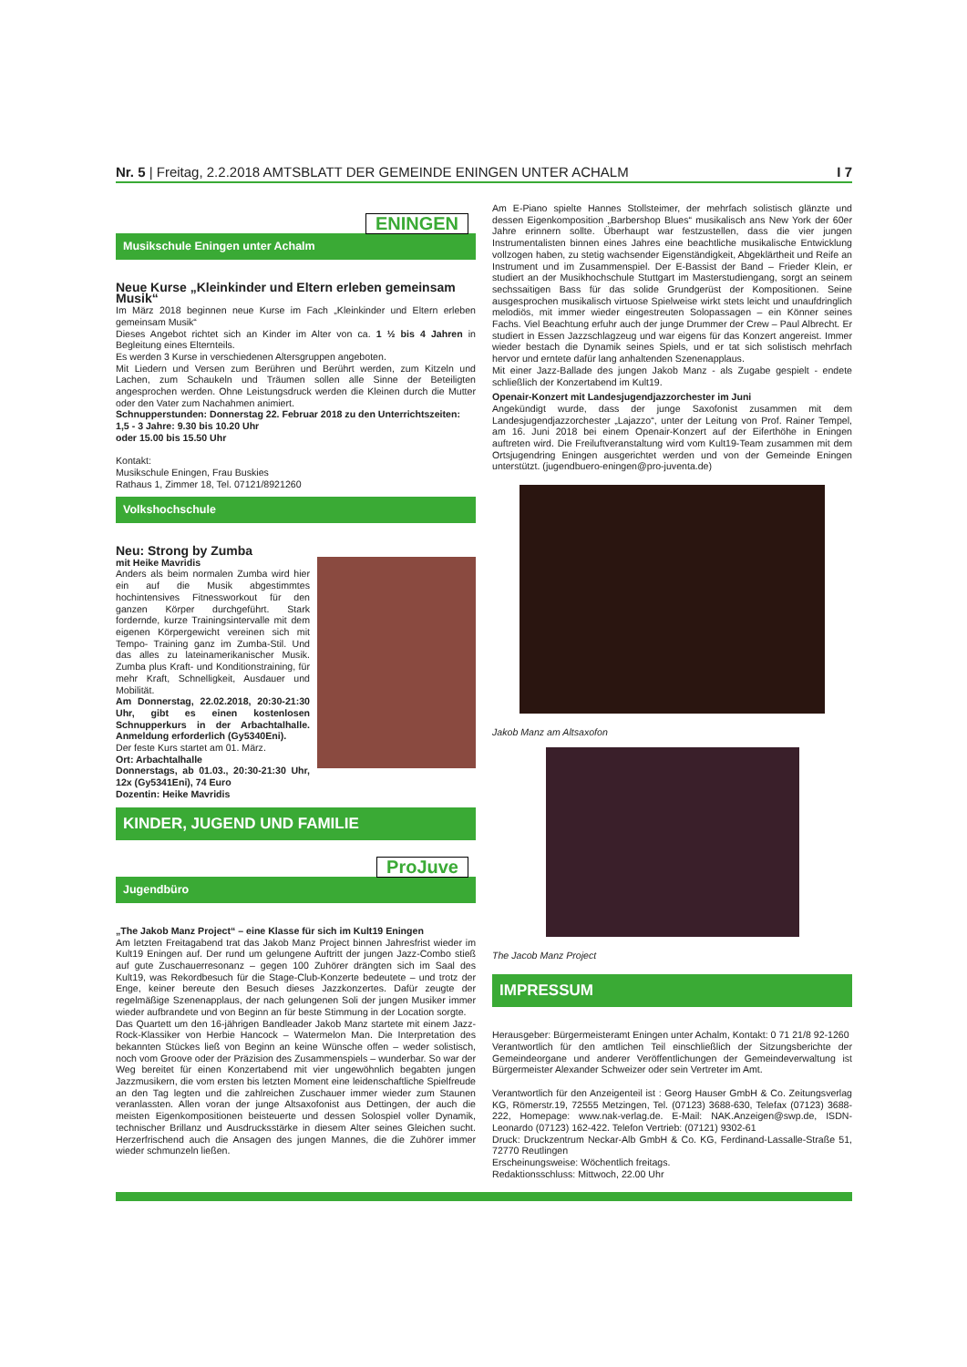Nr. 5 | Freitag, 2.2.2018 AMTSBLATT DER GEMEINDE ENINGEN UNTER ACHALM I 7
Musikschule Eningen unter Achalm ENINGEN
Neue Kurse „Kleinkinder und Eltern erleben gemeinsam Musik“
Im März 2018 beginnen neue Kurse im Fach „Kleinkinder und Eltern erleben gemeinsam Musik“
Dieses Angebot richtet sich an Kinder im Alter von ca. 1 ½ bis 4 Jahren in Begleitung eines Elternteils.
Es werden 3 Kurse in verschiedenen Altersgruppen angeboten.
Mit Liedern und Versen zum Berühren und Berührt werden, zum Kitzeln und Lachen, zum Schaukeln und Träumen sollen alle Sinne der Beteiligten angesprochen werden. Ohne Leistungsdruck werden die Kleinen durch die Mutter oder den Vater zum Nachahmen animiert.
Schnupperstunden: Donnerstag 22. Februar 2018 zu den Unterrichtszeiten:
1,5 - 3 Jahre: 9.30 bis 10.20 Uhr
oder 15.00 bis 15.50 Uhr
Kontakt:
Musikschule Eningen, Frau Buskies
Rathaus 1, Zimmer 18, Tel. 07121/8921260
Volkshochschule
Neu: Strong by Zumba
mit Heike Mavridis
Anders als beim normalen Zumba wird hier ein auf die Musik abgestimmtes hochintensives Fitnessworkout für den ganzen Körper durchgeführt. Stark fordernde, kurze Trainingsintervalle mit dem eigenen Körpergewicht vereinen sich mit Tempo- Training ganz im Zumba-Stil. Und das alles zu lateinamerikanischer Musik. Zumba plus Kraft- und Konditionstraining, für mehr Kraft, Schnelligkeit, Ausdauer und Mobilität.
Am Donnerstag, 22.02.2018, 20:30-21:30 Uhr, gibt es einen kostenlosen Schnupperkurs in der Arbachtalhalle. Anmeldung erforderlich (Gy5340Eni).
Der feste Kurs startet am 01. März.
Ort: Arbachtalhalle
Donnerstags, ab 01.03., 20:30-21:30 Uhr, 12x (Gy5341Eni), 74 Euro
Dozentin: Heike Mavridis
KINDER, JUGEND UND FAMILIE
Jugendbüro ProJuve
„The Jakob Manz Project“ – eine Klasse für sich im Kult19 Eningen
Am letzten Freitagabend trat das Jakob Manz Project binnen Jahresfrist wieder im Kult19 Eningen auf. Der rund um gelungene Auftritt der jungen Jazz-Combo stieß auf gute Zuschauerresonanz – gegen 100 Zuhörer drängten sich im Saal des Kult19, was Rekordbesuch für die Stage-Club-Konzerte bedeutete – und trotz der Enge, keiner bereute den Besuch dieses Jazzkonzertes. Dafür zeugte der regelmäßige Szenenapplaus, der nach gelungenen Soli der jungen Musiker immer wieder aufbrandete und von Beginn an für beste Stimmung in der Location sorgte.
Das Quartett um den 16-jährigen Bandleader Jakob Manz startete mit einem Jazz-Rock-Klassiker von Herbie Hancock – Watermelon Man. Die Interpretation des bekannten Stückes ließ von Beginn an keine Wünsche offen – weder solistisch, noch vom Groove oder der Präzision des Zusammenspiels – wunderbar. So war der Weg bereitet für einen Konzertabend mit vier ungewöhnlich begabten jungen Jazzmusikern, die vom ersten bis letzten Moment eine leidenschaftliche Spielfreude an den Tag legten und die zahlreichen Zuschauer immer wieder zum Staunen veranlassten. Allen voran der junge Altsaxofonist aus Dettingen, der auch die meisten Eigenkompositionen beisteuerte und dessen Solospiel voller Dynamik, technischer Brillanz und Ausdrucksstärke in diesem Alter seines Gleichen sucht. Herzerfrischend auch die Ansagen des jungen Mannes, die die Zuhörer immer wieder schmunzeln ließen.
Am E-Piano spielte Hannes Stollsteimer, der mehrfach solistisch glänzte und dessen Eigenkomposition „Barbershop Blues“ musikalisch ans New York der 60er Jahre erinnern sollte. Überhaupt war festzustellen, dass die vier jungen Instrumentalisten binnen eines Jahres eine beachtliche musikalische Entwicklung vollzogen haben, zu stetig wachsender Eigenständigkeit, Abgeklärtheit und Reife an Instrument und im Zusammenspiel. Der E-Bassist der Band – Frieder Klein, er studiert an der Musikhochschule Stuttgart im Masterstudiengang, sorgt an seinem sechssaitigen Bass für das solide Grundgerüst der Kompositionen. Seine ausgesprochen musikalisch virtuose Spielweise wirkt stets leicht und unaufdringlich melodiös, mit immer wieder eingestreuten Solopassagen – ein Könner seines Fachs. Viel Beachtung erfuhr auch der junge Drummer der Crew – Paul Albrecht. Er studiert in Essen Jazzschlagzeug und war eigens für das Konzert angereist. Immer wieder bestach die Dynamik seines Spiels, und er tat sich solistisch mehrfach hervor und erntete dafür lang anhaltenden Szenenapplaus.
Mit einer Jazz-Ballade des jungen Jakob Manz - als Zugabe gespielt - endete schließlich der Konzertabend im Kult19.
Openair-Konzert mit Landesjugendjazzorchester im Juni
Angekündigt wurde, dass der junge Saxofonist zusammen mit dem Landesjugendjazzorchester „Lajazzo“, unter der Leitung von Prof. Rainer Tempel, am 16. Juni 2018 bei einem Openair-Konzert auf der Eiferthöhe in Eningen auftreten wird. Die Freiluftveranstaltung wird vom Kult19-Team zusammen mit dem Ortsjugendring Eningen ausgerichtet werden und von der Gemeinde Eningen unterstützt. (jugendbuero-eningen@pro-juventa.de)
Jakob Manz am Altsaxofon
The Jacob Manz Project
IMPRESSUM
Herausgeber: Bürgermeisteramt Eningen unter Achalm, Kontakt: 0 71 21/8 92-1260
Verantwortlich für den amtlichen Teil einschließlich der Sitzungsberichte der Gemeindeorgane und anderer Veröffentlichungen der Gemeindeverwaltung ist Bürgermeister Alexander Schweizer oder sein Vertreter im Amt.
Verantwortlich für den Anzeigenteil ist : Georg Hauser GmbH & Co. Zeitungsverlag KG, Römerstr.19, 72555 Metzingen, Tel. (07123) 3688-630, Telefax (07123) 3688-222, Homepage: www.nak-verlag.de. E-Mail: NAK.Anzeigen@swp.de, ISDN-Leonardo (07123) 162-422. Telefon Vertrieb: (07121) 9302-61
Druck: Druckzentrum Neckar-Alb GmbH & Co. KG, Ferdinand-Lassalle-Straße 51, 72770 Reutlingen
Erscheinungsweise: Wöchentlich freitags.
Redaktionsschluss: Mittwoch, 22.00 Uhr